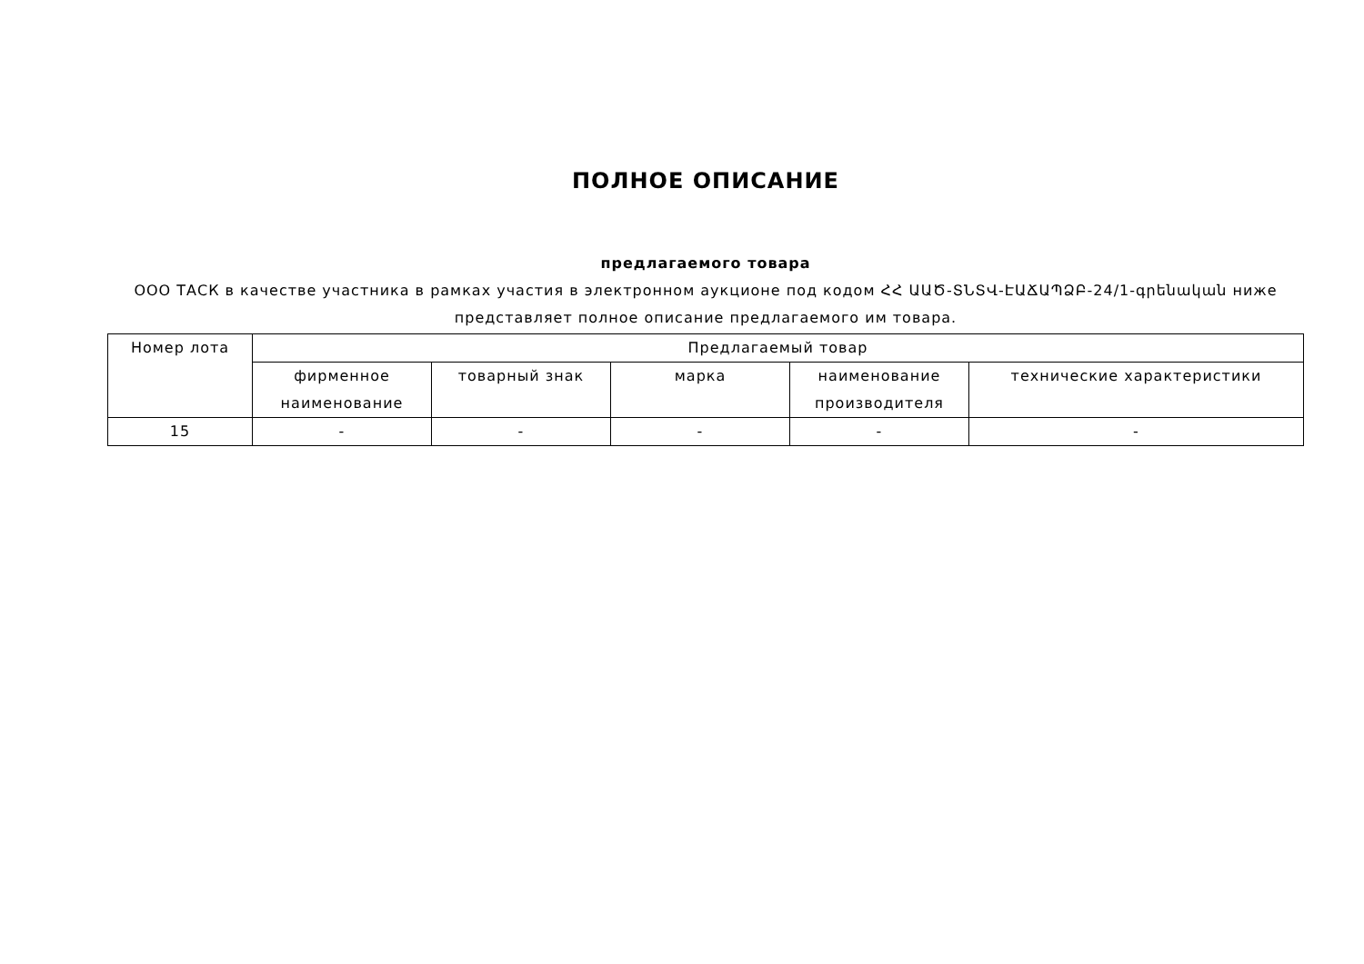ПОЛНОЕ ОПИСАНИЕ
предлагаемого товара
ООО ТАСК в качестве участника в рамках участия в электронном аукционе под кодом ՀՀ ԱԱԾ-ՏՆՏՎ-ԷԱՃԱՊՁԲ-24/1-գրենական ниже представляет полное описание предлагаемого им товара.
| Номер лота | Предлагаемый товар | | | | |
| --- | --- | --- | --- | --- | --- |
| | фирменное наименование | товарный знак | марка | наименование производителя | технические характеристики |
| 15 | - | - | - | - | - |